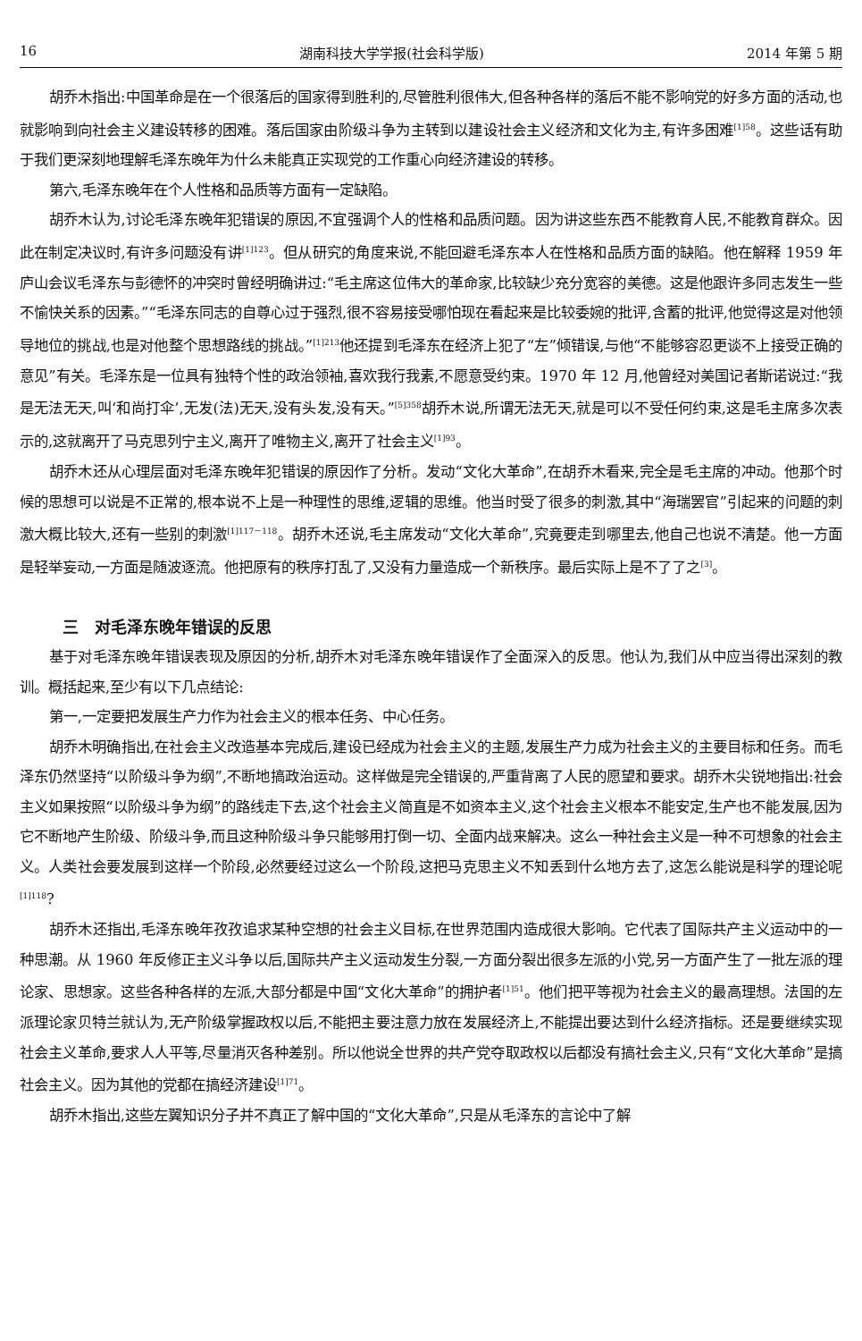16 湖南科技大学学报(社会科学版) 2014 年第 5 期
胡乔木指出:中国革命是在一个很落后的国家得到胜利的,尽管胜利很伟大,但各种各样的落后不能不影响党的好多方面的活动,也就影响到向社会主义建设转移的困难。落后国家由阶级斗争为主转到以建设社会主义经济和文化为主,有许多困难<sup>[1]58</sup>。这些话有助于我们更深刻地理解毛泽东晚年为什么未能真正实现党的工作重心向经济建设的转移。
第六,毛泽东晚年在个人性格和品质等方面有一定缺陷。
胡乔木认为,讨论毛泽东晚年犯错误的原因,不宜强调个人的性格和品质问题。因为讲这些东西不能教育人民,不能教育群众。因此在制定决议时,有许多问题没有讲<sup>[1]123</sup>。但从研究的角度来说,不能回避毛泽东本人在性格和品质方面的缺陷。他在解释 1959 年庐山会议毛泽东与彭德怀的冲突时曾经明确讲过:“毛主席这位伟大的革命家,比较缺少充分宽容的美德。这是他跟许多同志发生一些不愉快关系的因素。”“毛泽东同志的自尊心过于强烈,很不容易接受哪怕现在看起来是比较委婉的批评,含蓄的批评,他觉得这是对他领导地位的挑战,也是对他整个思想路线的挑战。”<sup>[1]213</sup>他还提到毛泽东在经济上犯了“左”倾错误,与他“不能够容忍更谈不上接受正确的意见”有关。毛泽东是一位具有独特个性的政治领袖,喜欢我行我素,不愿意受约束。1970 年 12 月,他曾经对美国记者斯诺说过:“我是无法无天,叫‘和尚打伞’,无发(法)无天,没有头发,没有天。”<sup>[5]358</sup>胡乔木说,所谓无法无天,就是可以不受任何约束,这是毛主席多次表示的,这就离开了马克思列宁主义,离开了唯物主义,离开了社会主义<sup>[1]93</sup>。
胡乔木还从心理层面对毛泽东晚年犯错误的原因作了分析。发动“文化大革命”,在胡乔木看来,完全是毛主席的冲动。他那个时候的思想可以说是不正常的,根本说不上是一种理性的思维,逻辑的思维。他当时受了很多的刺激,其中“海瑞罢官”引起来的问题的刺激大概比较大,还有一些别的刺激<sup>[1]117－118</sup>。胡乔木还说,毛主席发动“文化大革命”,究竟要走到哪里去,他自己也说不清楚。他一方面是轻举妄动,一方面是随波逐流。他把原有的秩序打乱了,又没有力量造成一个新秩序。最后实际上是不了了之<sup>[3]</sup>。
三　对毛泽东晚年错误的反思
基于对毛泽东晚年错误表现及原因的分析,胡乔木对毛泽东晚年错误作了全面深入的反思。他认为,我们从中应当得出深刻的教训。概括起来,至少有以下几点结论:
第一,一定要把发展生产力作为社会主义的根本任务、中心任务。
胡乔木明确指出,在社会主义改造基本完成后,建设已经成为社会主义的主题,发展生产力成为社会主义的主要目标和任务。而毛泽东仍然坚持“以阶级斗争为纲”,不断地搞政治运动。这样做是完全错误的,严重背离了人民的愿望和要求。胡乔木尖锐地指出:社会主义如果按照“以阶级斗争为纲”的路线走下去,这个社会主义简直是不如资本主义,这个社会主义根本不能安定,生产也不能发展,因为它不断地产生阶级、阶级斗争,而且这种阶级斗争只能够用打倒一切、全面内战来解决。这么一种社会主义是一种不可想象的社会主义。人类社会要发展到这样一个阶段,必然要经过这么一个阶段,这把马克思主义不知丢到什么地方去了,这怎么能说是科学的理论呢<sup>[1]118</sup>?
胡乔木还指出,毛泽东晚年孜孜追求某种空想的社会主义目标,在世界范围内造成很大影响。它代表了国际共产主义运动中的一种思潮。从 1960 年反修正主义斗争以后,国际共产主义运动发生分裂,一方面分裂出很多左派的小党,另一方面产生了一批左派的理论家、思想家。这些各种各样的左派,大部分都是中国“文化大革命”的拥护者<sup>[1]51</sup>。他们把平等视为社会主义的最高理想。法国的左派理论家贝特兰就认为,无产阶级掌握政权以后,不能把主要注意力放在发展经济上,不能提出要达到什么经济指标。还是要继续实现社会主义革命,要求人人平等,尽量消灭各种差别。所以他说全世界的共产党夺取政权以后都没有搞社会主义,只有“文化大革命”是搞社会主义。因为其他的党都在搞经济建设<sup>[1]71</sup>。
胡乔木指出,这些左翼知识分子并不真正了解中国的“文化大革命”,只是从毛泽东的言论中了解